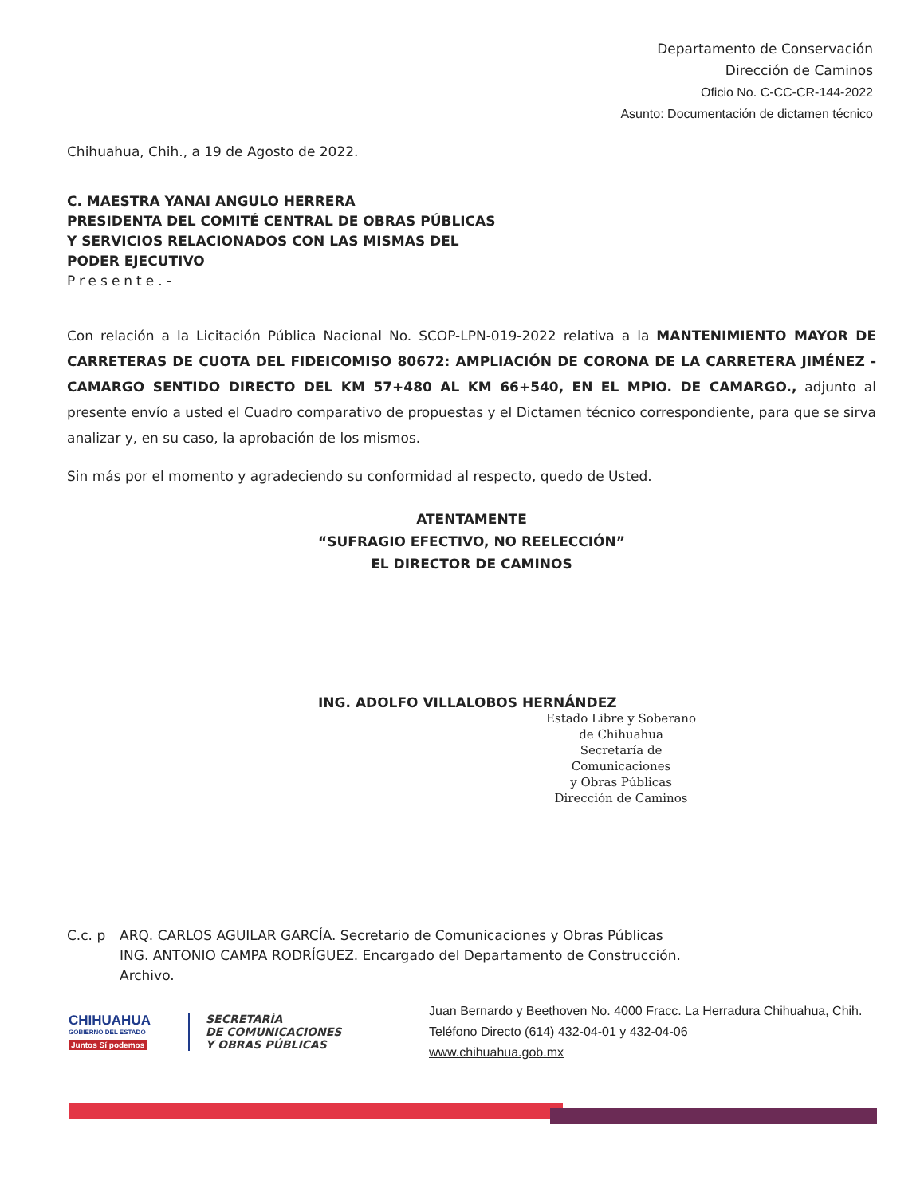Departamento de Conservación
Dirección de Caminos
Oficio No. C-CC-CR-144-2022
Asunto: Documentación de dictamen técnico
Chihuahua, Chih., a 19 de Agosto de 2022.
C. MAESTRA YANAI ANGULO HERRERA
PRESIDENTA DEL COMITÉ CENTRAL DE OBRAS PÚBLICAS
Y SERVICIOS RELACIONADOS CON LAS MISMAS DEL
PODER EJECUTIVO
Presente.-
Con relación a la Licitación Pública Nacional No. SCOP-LPN-019-2022 relativa a la MANTENIMIENTO MAYOR DE CARRETERAS DE CUOTA DEL FIDEICOMISO 80672: AMPLIACIÓN DE CORONA DE LA CARRETERA JIMÉNEZ - CAMARGO SENTIDO DIRECTO DEL KM 57+480 AL KM 66+540, EN EL MPIO. DE CAMARGO., adjunto al presente envío a usted el Cuadro comparativo de propuestas y el Dictamen técnico correspondiente, para que se sirva analizar y, en su caso, la aprobación de los mismos.
Sin más por el momento y agradeciendo su conformidad al respecto, quedo de Usted.
ATENTAMENTE
“SUFRAGIO EFECTIVO, NO REELECCIÓN”
EL DIRECTOR DE CAMINOS
ING. ADOLFO VILLALOBOS HERNÁNDEZ
Estado Libre y Soberano de Chihuahua
Secretaría de Comunicaciones
y Obras Públicas
Dirección de Caminos
C.c. p ARQ. CARLOS AGUILAR GARCÍA. Secretario de Comunicaciones y Obras Públicas
ING. ANTONIO CAMPA RODRÍGUEZ. Encargado del Departamento de Construcción.
Archivo.
CHIHUAHUA
GOBIERNO DEL ESTADO
Juntos Sí podemos
SECRETARÍA
DE COMUNICACIONES
Y OBRAS PÚBLICAS
Juan Bernardo y Beethoven No. 4000 Fracc. La Herradura Chihuahua, Chih.
Teléfono Directo (614) 432-04-01 y 432-04-06
www.chihuahua.gob.mx